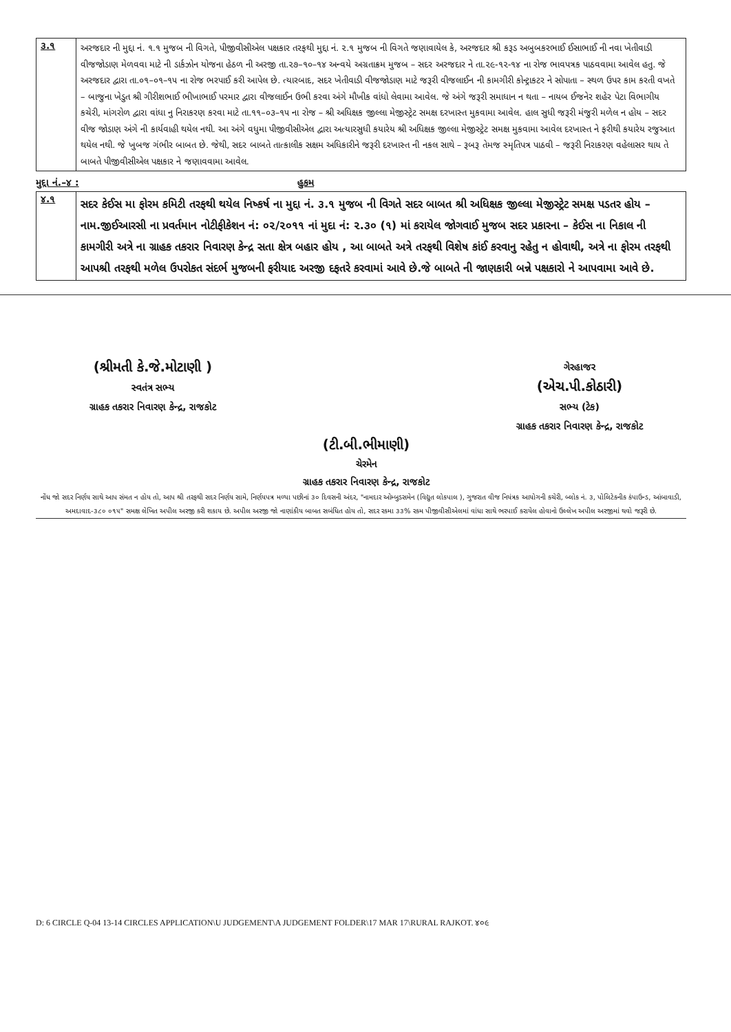| ૩.૧ | અરજદાર ની મુદ્દા નં. ૧.૧ મુજબ ની વિગતે, પીજીવીસીએલ પક્ષકાર તરફથી મુદ્દા નં. ૨.૧ મુજબ ની વિગતે જણાવાયેલ કે, અરજદાર શ્રી કરૂડ અબુબકરભાઈ ઈસાભાઈ ની નવા ખેતીવાડી વીજજોડાણ મેળવવા માટે ની ડાર્કઝોન યોજના હેઠળ ની અરજી તા.૨૭–૧૦–૧૪ અન્વયે અગ્રતાક્રમ મુજબ – સદર અરજદાર ને તા.૨૯-૧૨-૧૪ ના રોજ ભાવપત્રક પાઠવવામા આવેલ હતુ. જે અરજદાર દ્વારા તા.૦૧–૦૧–૧૫ ના રોજ ભરપાઈ કરી આપેલ છે. ત્યારબાદ, સદર ખેતીવાડી વીજજોડાણ માટે જરૂરી વીજલાઈન ની કામગીરી કોન્ટ્રાકટર ને સોપાતા – સ્થળ ઉપર કામ કરતી વખતે – બાજુના ખેડુત શ્રી ગીરીશભાઈ ભીખાભાઈ પરમાર દ્વારા વીજલાઈન ઉભી કરવા અંગે મૌખીક વાંધો લેવામા આવેલ. જે અંગે જરૂરી સમાધાન ન થતા – નાયબ ઈજનેર શહેર પેટા વિભાગીય કચેરી, માંગરોળ દ્વારા વાંધા નુ નિરાકરણ કરવા માટે તા.૧૧–૦૩–૧૫ ના રોજ – શ્રી અધિક્ષક જીલ્લા મેજીસ્ટ્રેટ સમક્ષ દરખાસ્ત મુકવામા આવેલ. હાલ સુધી જરૂરી મંજુરી મળેલ ન હોય – સદર વીજ જોડાણ અંગે ની કાર્યવાહી થયેલ નથી. આ અંગે વધુમા પીજીવીસીએલ દ્વારા અત્યારસુધી કયારેય શ્રી અધિક્ષક જીલ્લા મેજીસ્ટ્રેટ સમક્ષ મુકવામા આવેલ દરખાસ્ત ને ફરીથી કયારેય રજુઆત થયેલ નથી. જે ખુબજ ગંભીર બાબત છે. જેથી, સદર બાબતે તાત્કાલીક સક્ષમ અધિકારીને જરૂરી દરખાસ્ત ની નકલ સાથે – રૂબરૂ તેમજ સ્મૃતિપત્ર પાઠવી – જરૂરી નિરાકરણ વહેલાસર થાય તે બાબતે પીજીવીસીએલ પક્ષકાર ને જણાવવામા આવેલ. |
મુદ્દા નં.–૪ : હુકમ
| ૪.૧ | સદર કેઈસ મા ફોરમ કમિટી તરફથી થયેલ નિષ્કર્ષ ના મુદ્દા નં. ૩.૧ મુજબ ની વિગતે સદર બાબત શ્રી અધિક્ષક જીલ્લા મેજીસ્ટ્રેટ સમક્ષ પડતર હોય – નામ.જીઈઆરસી ના પ્રવર્તમાન નોટીફીકેશન નં: ૦૨/૨૦૧૧ નાં મુદા નં: ૨.૩૦ (૧) માં કરાયેલ જોગવાઈ મુજબ સદર પ્રકારના – કેઈસ ના નિકાલ ની કામગીરી અત્રે ના ગ્રાહક તકરાર નિવારણ કેન્દ્ર સતા ક્ષેત્ર બહાર હોય , આ બાબતે અત્રે તરફથી વિશેષ કાંઈ કરવાનુ રહેતુ ન હોવાથી, અત્રે ના ફોરમ તરફથી આપશ્રી તરફથી મળેલ ઉપરોકત સંદર્ભ મુજબની ફરીયાદ અરજી દફતરે કરવામાં આવે છે.જે બાબતે ની જાણકારી બન્ને પક્ષકારો ને આપવામા આવે છે. |
(શ્રીમતી કે.જે.મોટાણી )
સ્વતંત્ર સભ્ય
ગ્રાહક તકરાર નિવારણ કેન્દ્ર, રાજકોટ
ગેરહાજર
(એચ.પી.કોઠારી)
સભ્ય (ટેક)
ગ્રાહક તકરાર નિવારણ કેન્દ્ર, રાજકોટ
(ટી.બી.ભીમાણી)
ચેરમેન
ગ્રાહક તકરાર નિવારણ કેન્દ્ર, રાજકોટ
નોંધ જો સદર નિર્ણય સાથે આપ સંમત ન હોય તો, આપ શ્રી તરફથી સદર નિર્ણય સામે, નિર્ણયપત્ર મળ્યા પછીનાં ૩૦ દિવસની અંદર, "નામદાર ઓમ્બુડસમેન (વિદ્યુત લોકપાલ ), ગુજરાત વીજ નિયંત્રક આયોગની કચેરી, બ્લોક નં. ૩, પોલિટેકનીક કંપાઉન્ડ, આંબાવાડી, અમદાવાદ-૩૮૦ ૦૧૫" સમક્ષ લેખિત અપીલ અરજી કરી શકાય છે. અપીલ અરજી જો નાણાંકીય બાબત સબંધિત હોય તો, સદર રકમા ૩૩% રકમ પીજીવીસીએલમાં વાંધા સાથે ભરપાઈ કરાયેલ હોવાનો ઉલ્લેખ અપીલ અરજીમાં થવો જરૂરી છે.
D: 6 CIRCLE Q-04 13-14 CIRCLES APPLICATION\U JUDGEMENT\A JUDGEMENT FOLDER\17 MAR 17\RURAL RAJKOT. ૪૦૯